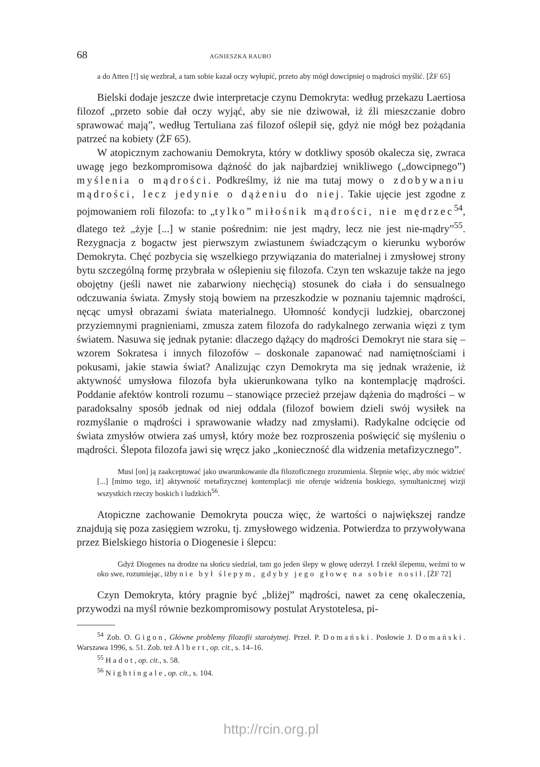68 AGNIESZKA RAUBO
a do Atten [!] się wezbrał, a tam sobie kazał oczy wyłupić, przeto aby mógł dowcipniej o mądrości myślić. [ŻF 65]
Bielski dodaje jeszcze dwie interpretacje czynu Demokryta: według przekazu Laertiosa filozof „przeto sobie dał oczy wyjąć, aby sie nie dziwował, iż źli mieszczanie dobro sprawować mają”, według Tertuliana zaś filozof oślepił się, gdyż nie mógł bez pożądania patrzeć na kobiety (ŻF 65).
W atopicznym zachowaniu Demokryta, który w dotkliwy sposób okalecza się, zwraca uwagę jego bezkompromisowa dążność do jak najbardziej wnikliwego („dowcipnego”) myślenia o mądrości. Podkreślmy, iż nie ma tutaj mowy o zdobywaniu mądrości, lecz jedynie o dążeniu do niej. Takie ujęcie jest zgodne z pojmowaniem roli filozofa: to „tylko” miłośnik mądrości, nie mędrzec<sup>54</sup>, dlatego też „żyje [...] w stanie pośrednim: nie jest mądry, lecz nie jest nie-mądry”<sup>55</sup>. Rezygnacja z bogactw jest pierwszym zwiastunem świadczącym o kierunku wyborów Demokryta. Chęć pozbycia się wszelkiego przywiązania do materialnej i zmysłowej strony bytu szczególną formę przybrała w oślepieniu się filozofa. Czyn ten wskazuje także na jego obojętny (jeśli nawet nie zabarwiony niechęcią) stosunek do ciała i do sensualnego odczuwania świata. Zmysły stoją bowiem na przeszkodzie w poznaniu tajemnic mądrości, nęcąc umysł obrazami świata materialnego. Ułomność kondycji ludzkiej, obarczonej przyziemnymi pragnieniami, zmusza zatem filozofa do radykalnego zerwania więzi z tym światem. Nasuwa się jednak pytanie: dlaczego dążący do mądrości Demokryt nie stara się – wzorem Sokratesa i innych filozofów – doskonale zapanować nad namiętnościami i pokusami, jakie stawia świat? Analizując czyn Demokryta ma się jednak wrażenie, iż aktywność umysłowa filozofa była ukierunkowana tylko na kontemplację mądrości. Poddanie afektów kontroli rozumu – stanowiące przecież przejaw dążenia do mądrości – w paradoksalny sposób jednak od niej oddala (filozof bowiem dzieli swój wysiłek na rozmyślanie o mądrości i sprawowanie władzy nad zmysłami). Radykalne odcięcie od świata zmysłów otwiera zaś umysł, który może bez rozproszenia poświęcić się myśleniu o mądrości. Ślepota filozofa jawi się wręcz jako „konieczność dla widzenia metafizycznego”.
Musi [on] ją zaakceptować jako uwarunkowanie dla filozoficznego zrozumienia. Ślepnie więc, aby móc widzieć [...] [mimo tego, iż] aktywność metafizycznej kontemplacji nie oferuje widzenia boskiego, symultanicznej wizji wszystkich rzeczy boskich i ludzkich<sup>56</sup>.
Atopiczne zachowanie Demokryta poucza więc, że wartości o największej randze znajdują się poza zasięgiem wzroku, tj. zmysłowego widzenia. Potwierdza to przywoływana przez Bielskiego historia o Diogenesie i ślepcu:
Gdyż Diogenes na drodze na słońcu siedział, tam go jeden ślepy w głowę uderzył. I rzekł ślepemu, weźmi to w oko swe, rozumiejąc, iżby nie był ślepym, gdyby jego głowę na sobie nosił. [ŻF 72]
Czyn Demokryta, który pragnie być „bliżej” mądrości, nawet za cenę okaleczenia, przywodzi na myśl równie bezkompromisowy postulat Arystotelesa, pi-
<sup>54</sup> Zob. O. Gigon, Główne problemy filozofii starożytnej. Przeł. P. Domański. Posłowie J. Domański. Warszawa 1996, s. 51. Zob. też Albert, op. cit., s. 14–16.
<sup>55</sup> Hadot, op. cit., s. 58.
<sup>56</sup> Nightingale, op. cit., s. 104.
http://rcin.org.pl